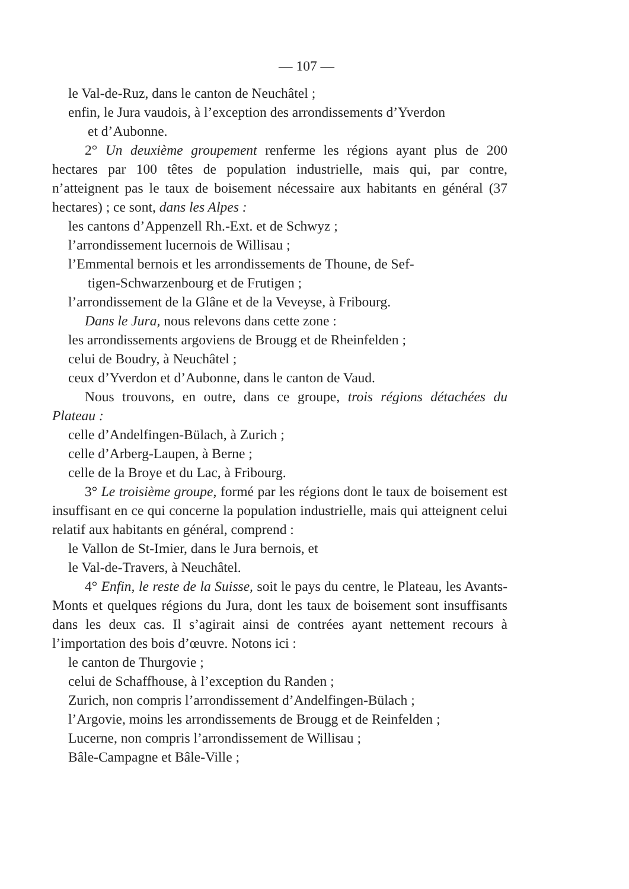— 107 —
le Val-de-Ruz, dans le canton de Neuchâtel ;
enfin, le Jura vaudois, à l’exception des arrondissements d’Yverdon
et d’Aubonne.
2° Un deuxième groupement renferme les régions ayant plus de 200 hectares par 100 têtes de population industrielle, mais qui, par contre, n’atteignent pas le taux de boisement nécessaire aux habitants en général (37 hectares) ; ce sont, dans les Alpes :
les cantons d’Appenzell Rh.-Ext. et de Schwyz ;
l’arrondissement lucernois de Willisau ;
l’Emmental bernois et les arrondissements de Thoune, de Sef-
tigen-Schwarzenbourg et de Frutigen ;
l’arrondissement de la Glâne et de la Veveyse, à Fribourg.
Dans le Jura, nous relevons dans cette zone :
les arrondissements argoviens de Brougg et de Rheinfelden ;
celui de Boudry, à Neuchâtel ;
ceux d’Yverdon et d’Aubonne, dans le canton de Vaud.
Nous trouvons, en outre, dans ce groupe, trois régions détachées du Plateau :
celle d’Andelfingen-Bülach, à Zurich ;
celle d’Arberg-Laupen, à Berne ;
celle de la Broye et du Lac, à Fribourg.
3° Le troisième groupe, formé par les régions dont le taux de boisement est insuffisant en ce qui concerne la population industrielle, mais qui atteignent celui relatif aux habitants en général, comprend :
le Vallon de St-Imier, dans le Jura bernois, et
le Val-de-Travers, à Neuchâtel.
4° Enfin, le reste de la Suisse, soit le pays du centre, le Plateau, les Avants-Monts et quelques régions du Jura, dont les taux de boisement sont insuffisants dans les deux cas. Il s’agirait ainsi de contrées ayant nettement recours à l’importation des bois d’œuvre. Notons ici :
le canton de Thurgovie ;
celui de Schaffhouse, à l’exception du Randen ;
Zurich, non compris l’arrondissement d’Andelfingen-Bülach ;
l’Argovie, moins les arrondissements de Brougg et de Reinfelden ;
Lucerne, non compris l’arrondissement de Willisau ;
Bâle-Campagne et Bâle-Ville ;